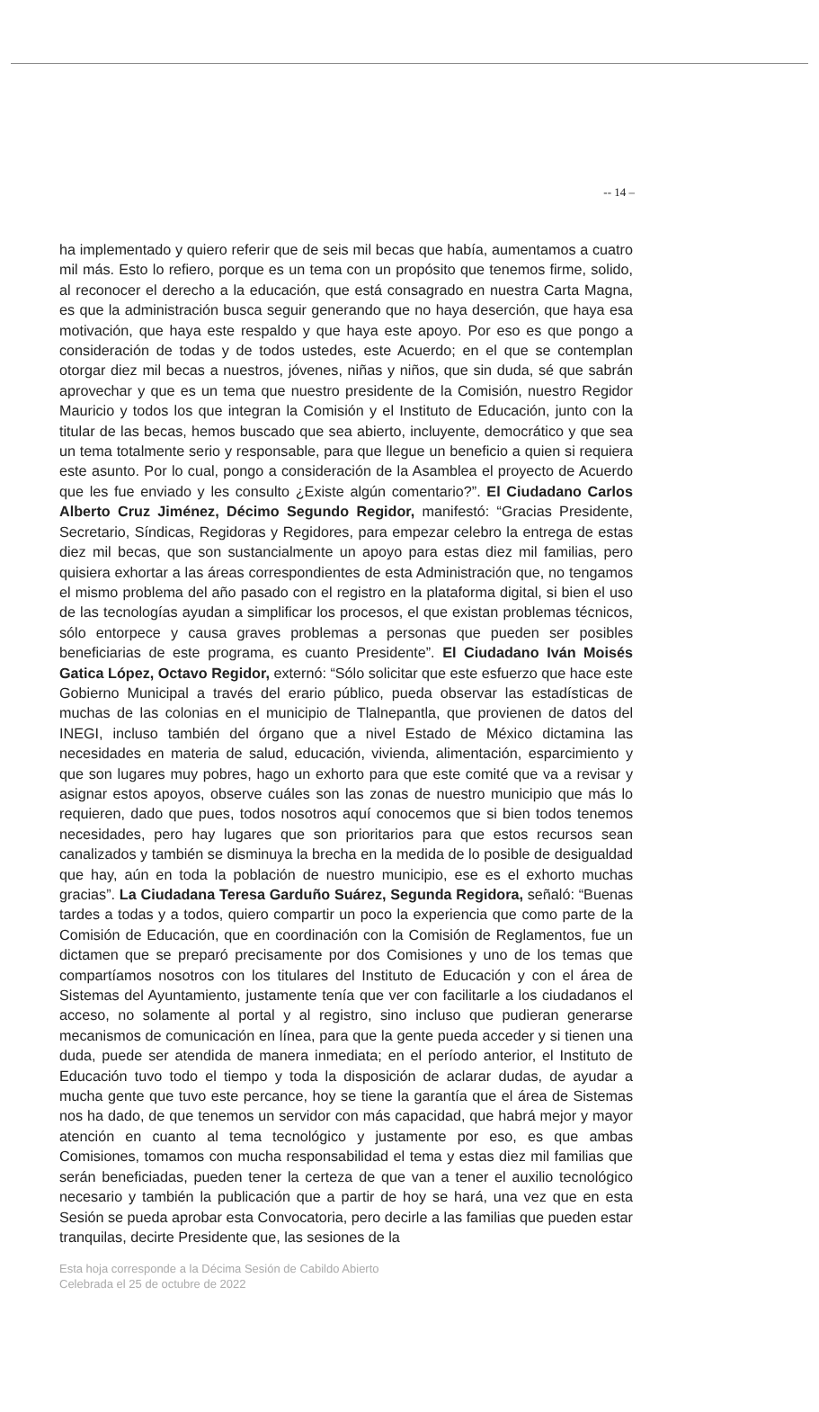-- 14 –
ha implementado y quiero referir que de seis mil becas que había, aumentamos a cuatro mil más. Esto lo refiero, porque es un tema con un propósito que tenemos firme, solido, al reconocer el derecho a la educación, que está consagrado en nuestra Carta Magna, es que la administración busca seguir generando que no haya deserción, que haya esa motivación, que haya este respaldo y que haya este apoyo. Por eso es que pongo a consideración de todas y de todos ustedes, este Acuerdo; en el que se contemplan otorgar diez mil becas a nuestros, jóvenes, niñas y niños, que sin duda, sé que sabrán aprovechar y que es un tema que nuestro presidente de la Comisión, nuestro Regidor Mauricio y todos los que integran la Comisión y el Instituto de Educación, junto con la titular de las becas, hemos buscado que sea abierto, incluyente, democrático y que sea un tema totalmente serio y responsable, para que llegue un beneficio a quien si requiera este asunto. Por lo cual, pongo a consideración de la Asamblea el proyecto de Acuerdo que les fue enviado y les consulto ¿Existe algún comentario?”. El Ciudadano Carlos Alberto Cruz Jiménez, Décimo Segundo Regidor, manifestó: “Gracias Presidente, Secretario, Síndicas, Regidoras y Regidores, para empezar celebro la entrega de estas diez mil becas, que son sustancialmente un apoyo para estas diez mil familias, pero quisiera exhortar a las áreas correspondientes de esta Administración que, no tengamos el mismo problema del año pasado con el registro en la plataforma digital, si bien el uso de las tecnologías ayudan a simplificar los procesos, el que existan problemas técnicos, sólo entorpece y causa graves problemas a personas que pueden ser posibles beneficiarias de este programa, es cuanto Presidente”. El Ciudadano Iván Moisés Gatica López, Octavo Regidor, externó: “Sólo solicitar que este esfuerzo que hace este Gobierno Municipal a través del erario público, pueda observar las estadísticas de muchas de las colonias en el municipio de Tlalnepantla, que provienen de datos del INEGI, incluso también del órgano que a nivel Estado de México dictamina las necesidades en materia de salud, educación, vivienda, alimentación, esparcimiento y que son lugares muy pobres, hago un exhorto para que este comité que va a revisar y asignar estos apoyos, observe cuáles son las zonas de nuestro municipio que más lo requieren, dado que pues, todos nosotros aquí conocemos que si bien todos tenemos necesidades, pero hay lugares que son prioritarios para que estos recursos sean canalizados y también se disminuya la brecha en la medida de lo posible de desigualdad que hay, aún en toda la población de nuestro municipio, ese es el exhorto muchas gracias”. La Ciudadana Teresa Garduño Suárez, Segunda Regidora, señaló: “Buenas tardes a todas y a todos, quiero compartir un poco la experiencia que como parte de la Comisión de Educación, que en coordinación con la Comisión de Reglamentos, fue un dictamen que se preparó precisamente por dos Comisiones y uno de los temas que compartíamos nosotros con los titulares del Instituto de Educación y con el área de Sistemas del Ayuntamiento, justamente tenía que ver con facilitarle a los ciudadanos el acceso, no solamente al portal y al registro, sino incluso que pudieran generarse mecanismos de comunicación en línea, para que la gente pueda acceder y si tienen una duda, puede ser atendida de manera inmediata; en el período anterior, el Instituto de Educación tuvo todo el tiempo y toda la disposición de aclarar dudas, de ayudar a mucha gente que tuvo este percance, hoy se tiene la garantía que el área de Sistemas nos ha dado, de que tenemos un servidor con más capacidad, que habrá mejor y mayor atención en cuanto al tema tecnológico y justamente por eso, es que ambas Comisiones, tomamos con mucha responsabilidad el tema y estas diez mil familias que serán beneficiadas, pueden tener la certeza de que van a tener el auxilio tecnológico necesario y también la publicación que a partir de hoy se hará, una vez que en esta Sesión se pueda aprobar esta Convocatoria, pero decirle a las familias que pueden estar tranquilas, decirte Presidente que, las sesiones de la
Esta hoja corresponde a la Décima Sesión de Cabildo Abierto
Celebrada el 25 de octubre de 2022